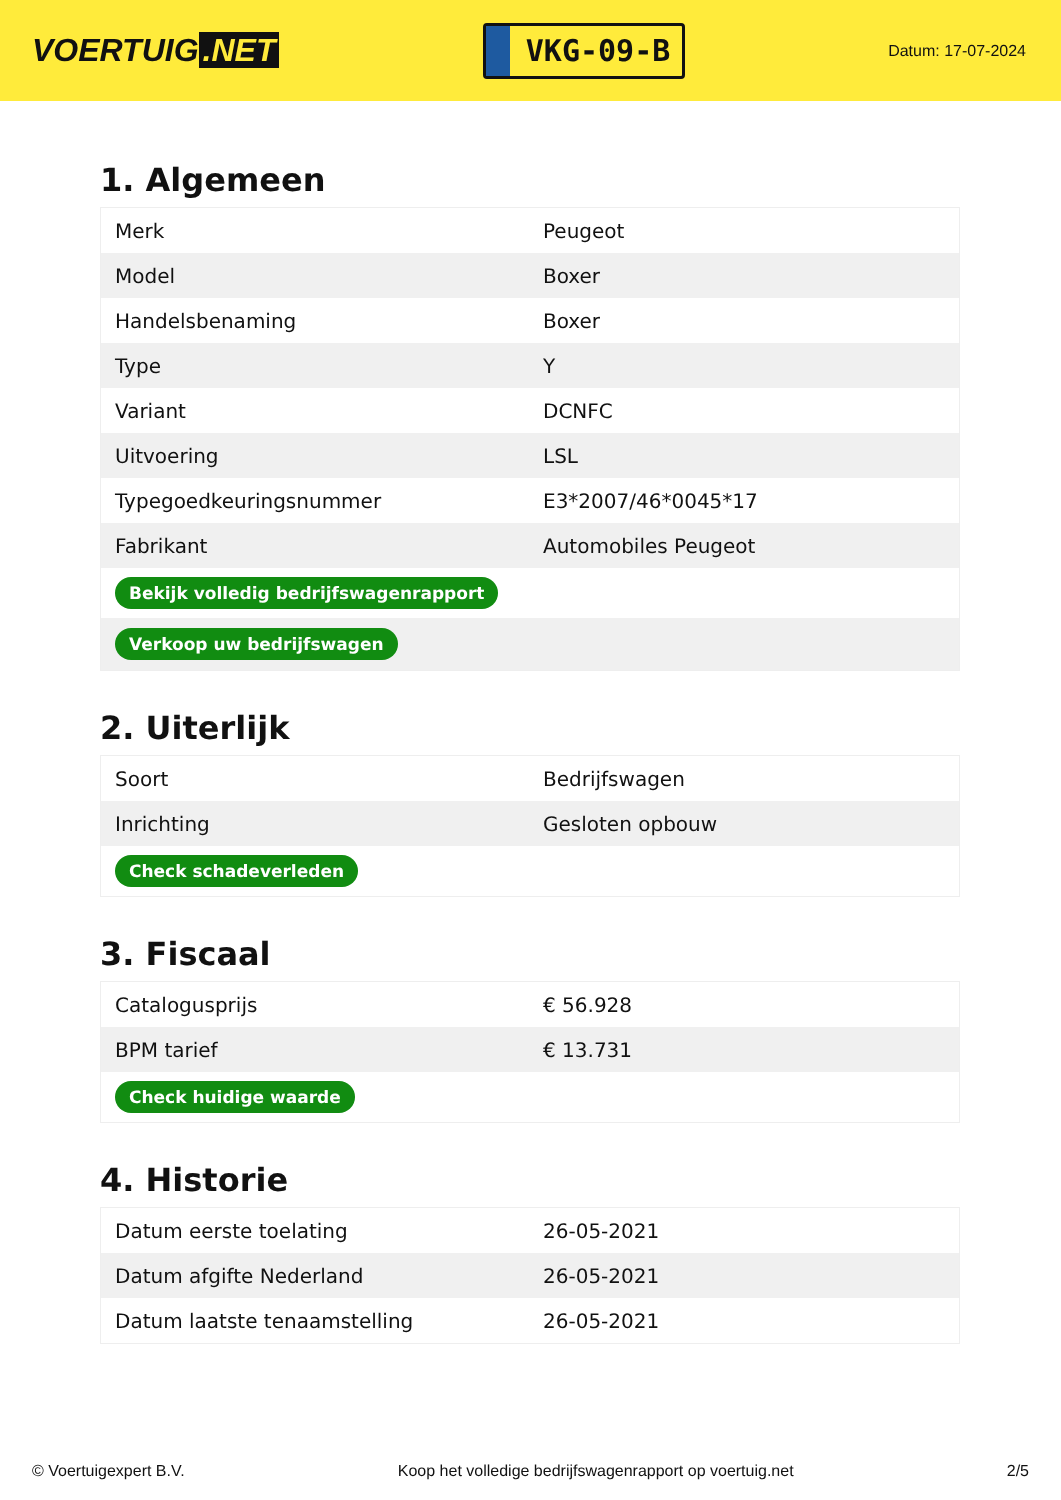VOERTUIG.NET
VKG-09-B
Datum: 17-07-2024
1. Algemeen
| Merk | Peugeot |
| Model | Boxer |
| Handelsbenaming | Boxer |
| Type | Y |
| Variant | DCNFC |
| Uitvoering | LSL |
| Typegoedkeuringsnummer | E3*2007/46*0045*17 |
| Fabrikant | Automobiles Peugeot |
| Bekijk volledig bedrijfswagenrapport | |
| Verkoop uw bedrijfswagen | |
2. Uiterlijk
| Soort | Bedrijfswagen |
| Inrichting | Gesloten opbouw |
| Check schadeverleden | |
3. Fiscaal
| Catalogusprijs | € 56.928 |
| BPM tarief | € 13.731 |
| Check huidige waarde | |
4. Historie
| Datum eerste toelating | 26-05-2021 |
| Datum afgifte Nederland | 26-05-2021 |
| Datum laatste tenaamstelling | 26-05-2021 |
© Voertuigexpert B.V. Koop het volledige bedrijfswagenrapport op voertuig.net 2/5